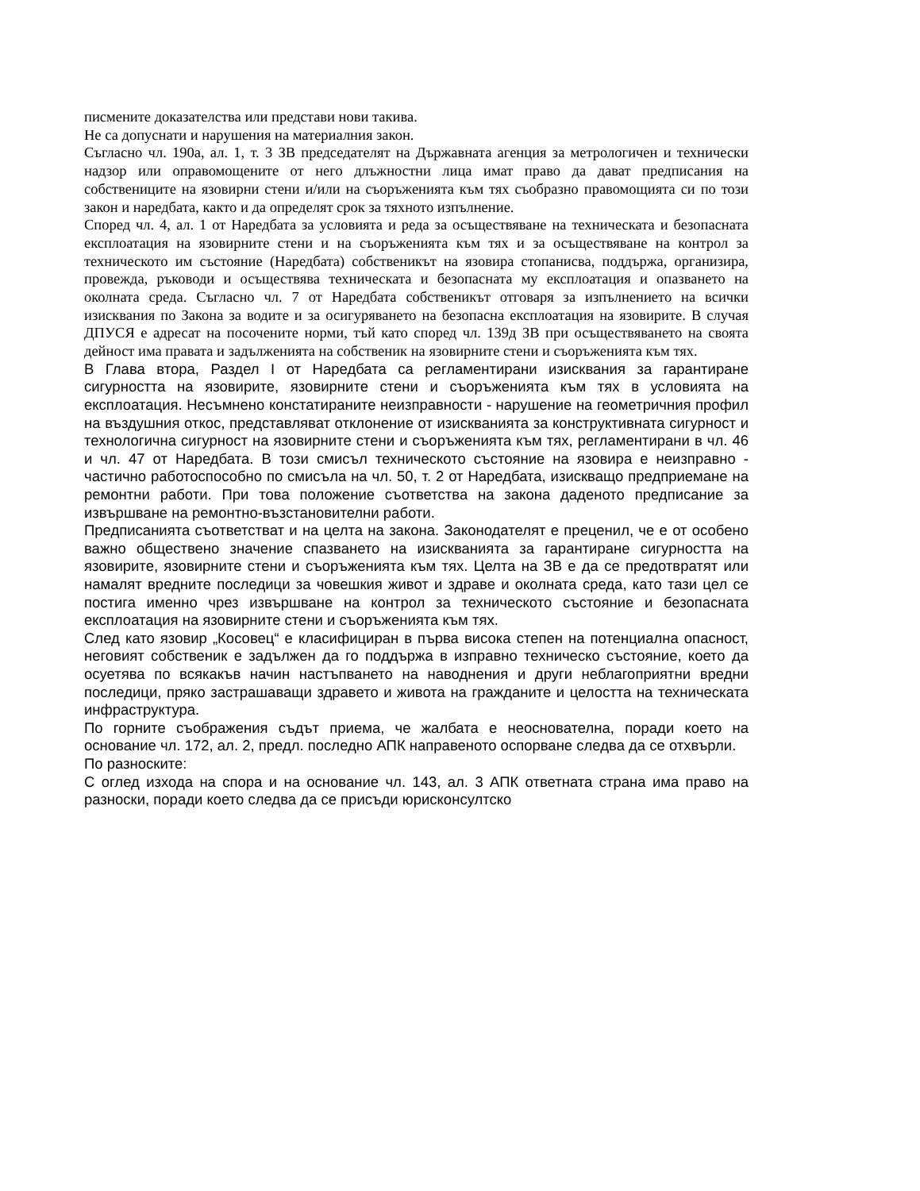писмените доказателства или представи нови такива.
Не са допуснати и нарушения на материалния закон.
Съгласно чл. 190а, ал. 1, т. 3 ЗВ председателят на Държавната агенция за метрологичен и технически надзор или оправомощените от него длъжностни лица имат право да дават предписания на собствениците на язовирни стени и/или на съоръженията към тях съобразно правомощията си по този закон и наредбата, както и да определят срок за тяхното изпълнение.
Според чл. 4, ал. 1 от Наредбата за условията и реда за осъществяване на техническата и безопасната експлоатация на язовирните стени и на съоръженията към тях и за осъществяване на контрол за техническото им състояние (Наредбата) собственикът на язовира стопанисва, поддържа, организира, провежда, ръководи и осъществява техническата и безопасната му експлоатация и опазването на околната среда. Съгласно чл. 7 от Наредбата собственикът отговаря за изпълнението на всички изисквания по Закона за водите и за осигуряването на безопасна експлоатация на язовирите. В случая ДПУСЯ е адресат на посочените норми, тъй като според чл. 139д ЗВ при осъществяването на своята дейност има правата и задълженията на собственик на язовирните стени и съоръженията към тях.
В Глава втора, Раздел I от Наредбата са регламентирани изисквания за гарантиране сигурността на язовирите, язовирните стени и съоръженията към тях в условията на експлоатация. Несъмнено констатираните неизправности - нарушение на геометричния профил на въздушния откос, представляват отклонение от изискванията за конструктивната сигурност и технологична сигурност на язовирните стени и съоръженията към тях, регламентирани в чл. 46 и чл. 47 от Наредбата. В този смисъл техническото състояние на язовира е неизправно - частично работоспособно по смисъла на чл. 50, т. 2 от Наредбата, изискващо предприемане на ремонтни работи. При това положение съответства на закона даденото предписание за извършване на ремонтно-възстановителни работи.
Предписанията съответстват и на целта на закона. Законодателят е преценил, че е от особено важно обществено значение спазването на изискванията за гарантиране сигурността на язовирите, язовирните стени и съоръженията към тях. Целта на ЗВ е да се предотвратят или намалят вредните последици за човешкия живот и здраве и околната среда, като тази цел се постига именно чрез извършване на контрол за техническото състояние и безопасната експлоатация на язовирните стени и съоръженията към тях.
След като язовир „Косовец“ е класифициран в първа висока степен на потенциална опасност, неговият собственик е задължен да го поддържа в изправно техническо състояние, което да осуетява по всякакъв начин настъпването на наводнения и други неблагоприятни вредни последици, пряко застрашаващи здравето и живота на гражданите и целостта на техническата инфраструктура.
По горните съображения съдът приема, че жалбата е неоснователна, поради което на основание чл. 172, ал. 2, предл. последно АПК направеното оспорване следва да се отхвърли.
По разноските:
С оглед изхода на спора и на основание чл. 143, ал. 3 АПК ответната страна има право на разноски, поради което следва да се присъди юрисконсултско